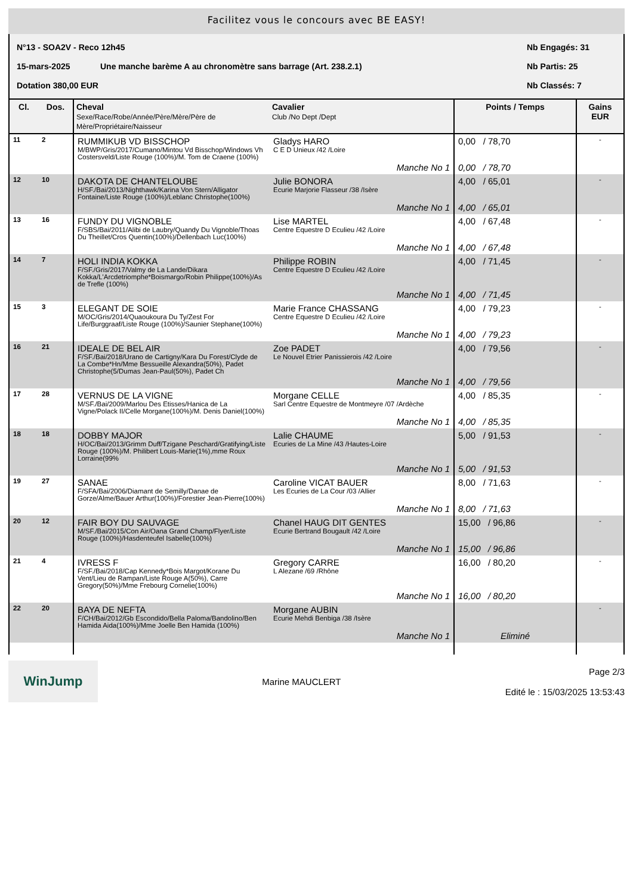Facilitez vous le concours avec BE EASY!
N°13 - SOA2V - Reco 12h45 Nb Engagés: 31
15-mars-2025 Une manche barème A au chronomètre sans barrage (Art. 238.2.1) Nb Partis: 25
Dotation 380,00 EUR Nb Classés: 7
| Cl. | Dos. | Cheval Sexe/Race/Robe/Année/Père/Mère/Père de Mère/Propriétaire/Naisseur | Cavalier Club /No Dept /Dept | Points / Temps | Gains EUR |
| --- | --- | --- | --- | --- | --- |
| 11 | 2 | RUMMIKUB VD BISSCHOP M/BWP/Gris/2017/Cumano/Mintou Vd Bisschop/Windows Vh Costersveld/Liste Rouge (100%)/M. Tom de Craene (100%) | Gladys HARO C E D Unieux /42 /Loire | 0,00 / 78,70 | - |
| | | | Manche No 1 | 0,00 / 78,70 | |
| 12 | 10 | DAKOTA DE CHANTELOUBE H/SF./Bai/2013/Nighthawk/Karina Von Stern/Alligator Fontaine/Liste Rouge (100%)/Leblanc Christophe(100%) | Julie BONORA Ecurie Marjorie Flasseur /38 /Isère | 4,00 / 65,01 | - |
| | | | Manche No 1 | 4,00 / 65,01 | |
| 13 | 16 | FUNDY DU VIGNOBLE F/SBS/Bai/2011/Alibi de Laubry/Quandy Du Vignoble/Thoas Du Theillet/Cros Quentin(100%)/Dellenbach Luc(100%) | Lise MARTEL Centre Equestre D Eculieu /42 /Loire | 4,00 / 67,48 | - |
| | | | Manche No 1 | 4,00 / 67,48 | |
| 14 | 7 | HOLI INDIA KOKKA F/SF./Gris/2017/Valmy de La Lande/Dikara Kokka/L'Arcdetriomphe*Boismargo/Robin Philippe(100%)/As de Trefle (100%) | Philippe ROBIN Centre Equestre D Eculieu /42 /Loire | 4,00 / 71,45 | - |
| | | | Manche No 1 | 4,00 / 71,45 | |
| 15 | 3 | ELEGANT DE SOIE M/OC/Gris/2014/Quaoukoura Du Ty/Zest For Life/Burggraaf/Liste Rouge (100%)/Saunier Stephane(100%) | Marie France CHASSANG Centre Equestre D Eculieu /42 /Loire | 4,00 / 79,23 | - |
| | | | Manche No 1 | 4,00 / 79,23 | |
| 16 | 21 | IDEALE DE BEL AIR F/SF./Bai/2018/Urano de Cartigny/Kara Du Forest/Clyde de La Combe*Hn/Mme Bessueille Alexandra(50%), Padet Christophe(5/Dumas Jean-Paul(50%), Padet Ch | Zoe PADET Le Nouvel Etrier Panissierois /42 /Loire | 4,00 / 79,56 | - |
| | | | Manche No 1 | 4,00 / 79,56 | |
| 17 | 28 | VERNUS DE LA VIGNE M/SF./Bai/2009/Marlou Des Etisses/Hanica de La Vigne/Polack II/Celle Morgane(100%)/M. Denis Daniel(100%) | Morgane CELLE Sarl Centre Equestre de Montmeyre /07 /Ardèche | 4,00 / 85,35 | - |
| | | | Manche No 1 | 4,00 / 85,35 | |
| 18 | 18 | DOBBY MAJOR H/OC/Bai/2013/Grimm Duff/Tzigane Peschard/Gratifying/Liste Rouge (100%)/M. Philibert Louis-Marie(1%),mme Roux Lorraine(99% | Lalie CHAUME Ecuries de La Mine /43 /Hautes-Loire | 5,00 / 91,53 | - |
| | | | Manche No 1 | 5,00 / 91,53 | |
| 19 | 27 | SANAE F/SFA/Bai/2006/Diamant de Semilly/Danae de Gorze/Alme/Bauer Arthur(100%)/Forestier Jean-Pierre(100%) | Caroline VICAT BAUER Les Ecuries de La Cour /03 /Allier | 8,00 / 71,63 | - |
| | | | Manche No 1 | 8,00 / 71,63 | |
| 20 | 12 | FAIR BOY DU SAUVAGE M/SF./Bai/2015/Con Air/Oana Grand Champ/Flyer/Liste Rouge (100%)/Hasdenteufel Isabelle(100%) | Chanel HAUG DIT GENTES Ecurie Bertrand Bougault /42 /Loire | 15,00 / 96,86 | - |
| | | | Manche No 1 | 15,00 / 96,86 | |
| 21 | 4 | IVRESS F F/SF./Bai/2018/Cap Kennedy*Bois Margot/Korane Du Vent/Lieu de Rampan/Liste Rouge A(50%), Carre Gregory(50%)/Mme Frebourg Cornelie(100%) | Gregory CARRE L Alezane /69 /Rhône | 16,00 / 80,20 | - |
| | | | Manche No 1 | 16,00 / 80,20 | |
| 22 | 20 | BAYA DE NEFTA F/CH/Bai/2012/Gb Escondido/Bella Paloma/Bandolino/Ben Hamida Aida(100%)/Mme Joelle Ben Hamida (100%) | Morgane AUBIN Ecurie Mehdi Benbiga /38 /Isère | | - |
| | | | Manche No 1 | Eliminé | |
WinJump
Marine MAUCLERT
Page 2/3
Edité le : 15/03/2025 13:53:43